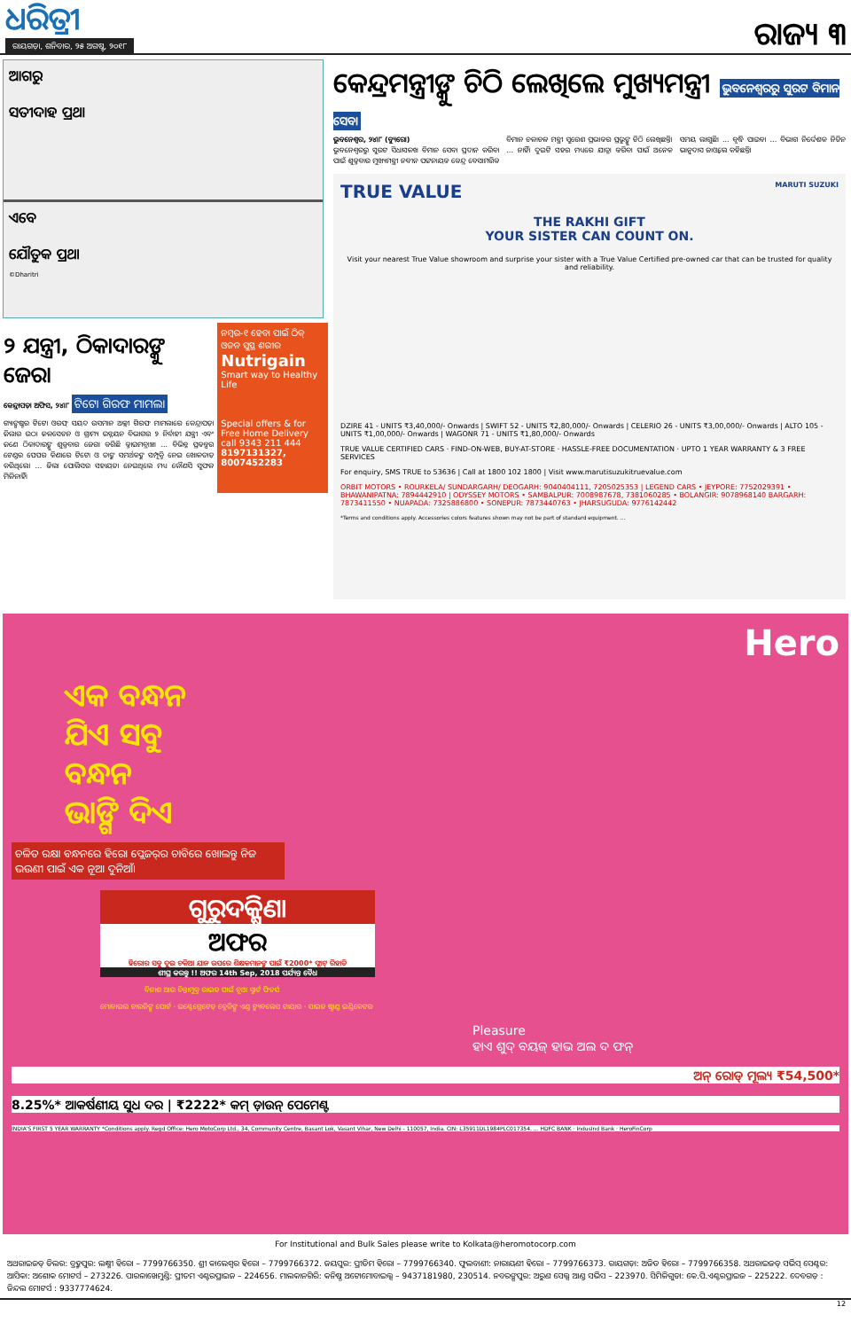ଧରିତ୍ରୀ
ରାୟଗଡ଼ା, ଶନିବାର, ୨୫ ଅଗଷ୍ଟ, ୨୦୧୮
ରାଜ୍ୟ ୩
ଆଗରୁ
ସତୀଦାହ ପ୍ରଥା
ଏବେ
ଯୌତୁକ ପ୍ରଥା
©Dharitri
୨ ଯନ୍ତ୍ରୀ, ଠିକାଦାରଙ୍କୁ ଜେରା
କେନ୍ଦ୍ରାପଡ଼ା ଅଫିସ, ୨୪।୮ ଟିଟୋ ଗିରଫ ମାମଲା
ଗ୍ୟାଙ୍ଗଷ୍ଟର ଟିଟୋ ଓରଫ୍ ସୟଦ ଉସମାନ ଅଲ୍ଲୀ ଗିରଫ ମାମଲାରେ କେନ୍ଦ୍ରାପଡ଼ା ଜିଲାର ଉଠା ଜଳସେଚନ ଓ ଗ୍ରାମ୍ୟ ଉନ୍ନୟନ ବିଭାଗର ୨ ନିର୍ବାହୀ ଯନ୍ତ୍ରୀ ଏବଂ ଜଣେ ଠିକାଦାରଙ୍କୁ ଶୁକ୍ରବାର ଜେରା କରିଛି କ୍ରାଇମବ୍ରାଞ୍ଚ। ... ବିଭିନ୍ନ ପ୍ରକଳ୍ପର ଟେଣ୍ଡର ପେପର କିଣାରେ ଟିଟୋ ଓ ତାଙ୍କ ସମର୍ଥକଙ୍କ ସମ୍ପୃକ୍ତି ନେଇ ଖୋଳତାଡ଼ କରିଥିଲେ। ... ଜିଲା ପୋଲିସର ସହାୟତା ନେଇଥିଲେ ମଧ୍ୟ କୌଣସି ସୁଫଳ ମିଳିନାହିଁ।
ନମ୍ବର-୧ ହେବା ପାଇଁ ଠିକ୍ ଓଜନ ସୁସ୍ଥ ଶରୀର
Nutrigain
Smart way to Healthy Life
Special offers & for Free Home Delivery call 9343 211 444
8197131327, 8007452283
କେନ୍ଦ୍ରମନ୍ତ୍ରୀଙ୍କୁ ଚିଠି ଲେଖିଲେ ମୁଖ୍ୟମନ୍ତ୍ରୀ ଭୁବନେଶ୍ୱରରୁ ସୁରଟ ବିମାନ ସେବା
ଭୁବନେଶ୍ୱର, ୨୪।୮ (ବ୍ୟୁରୋ)
ଭୁବନେଶ୍ୱରରୁ ସୁରଟ ସିଧାସଳଖ ବିମାନ ସେବା ପ୍ରଦାନ କରିବା ପାଇଁ ଶୁକ୍ରବାର ମୁଖ୍ୟମନ୍ତ୍ରୀ ନବୀନ ପଟ୍ଟନାୟକ କେନ୍ଦ୍ର ବେସାମରିକ ବିମାନ ଚଳାଚଳ ମନ୍ତ୍ରୀ ସୁରେଶ ପ୍ରଭାକର ପ୍ରଭୁଙ୍କୁ ଚିଠି ଲେଖିଛନ୍ତି। ... ନାହିଁ। ଦୁଇଟି ସହର ମଧ୍ୟରେ ଯାତ୍ରା କରିବା ପାଇଁ ଅନେକ ସମୟ ଲାଗୁଛି। ... ବୃଦ୍ଧି ପାଇବ। ... ବିଭାଗ ନିର୍ଦ୍ଦେଶକ ନିତିନ ଭାନୁଦାସ ଜାଓ୍ୱଲେ କହିଛନ୍ତି।
TRUE VALUE MARUTI SUZUKI
THE RAKHI GIFT
YOUR SISTER CAN COUNT ON.
Visit your nearest True Value showroom and surprise your sister with a True Value Certified pre-owned car that can be trusted for quality and reliability.
DZIRE 41 - UNITS ₹3,40,000/- Onwards | SWIFT 52 - UNITS ₹2,80,000/- Onwards | CELERIO 26 - UNITS ₹3,00,000/- Onwards | ALTO 105 - UNITS ₹1,00,000/- Onwards | WAGONR 71 - UNITS ₹1,80,000/- Onwards
TRUE VALUE CERTIFIED CARS · FIND-ON-WEB, BUY-AT-STORE · HASSLE-FREE DOCUMENTATION · UPTO 1 YEAR WARRANTY & 3 FREE SERVICES
For enquiry, SMS TRUE to 53636 | Call at 1800 102 1800 | Visit www.marutisuzukitruevalue.com
ORBIT MOTORS • ROURKELA/ SUNDARGARH/ DEOGARH: 9040404111, 7205025353 | LEGEND CARS • JEYPORE: 7752029391 • BHAWANIPATNA: 7894442910 | ODYSSEY MOTORS • SAMBALPUR: 7008987678, 7381060285 • BOLANGIR: 9078968140 BARGARH: 7873411550 • NUAPADA: 7325886800 • SONEPUR: 7873440763 • JHARSUGUDA: 9776142442
*Terms and conditions apply. Accessories colors features shown may not be part of standard equipment. ...
Hero
ଏକ ବନ୍ଧନ
ଯିଏ ସବୁ
ବନ୍ଧନ
ଭାଙ୍ଗି ଦିଏ
ଚଳିତ ରକ୍ଷା ବନ୍ଧନରେ ହିରୋ ପ୍ଲେଜର୍‌ର ଚାବିରେ ଖୋଲନ୍ତୁ ନିଜ ଭଉଣୀ ପାଇଁ ଏକ ନୂଆ ଦୁନିଆଁ।
ଗୁରୁଦକ୍ଷିଣା
ଅଫର
ହିରୋର ସବୁ ଦୁଇ ଚକିଆ ଯାନ ଉପରେ ଶିକ୍ଷକମାନଙ୍କ ପାଇଁ ₹2000* ଫ୍ଲାଟ୍ ରିହାତି
ଶୀଘ୍ର କରନ୍ତୁ !! ଅଫର 14th Sep, 2018 ପର୍ଯ୍ୟନ୍ତ ବୈଧ
ବିନାଶ ଆଉ ଚିନ୍ତାମୁକ୍ତ ରାଇଡ ପାଇଁ ନୂଆ ସ୍ମାର୍ଟ ଫିଚର୍ସ
ମୋବାଇଲ ଚାରଜିଙ୍ଗ ପୋର୍ଟ · ଇଣ୍ଟେଗ୍ରେଟେଡ୍ ବ୍ରେକିଙ୍ଗ ଏଣ୍ଡ ଟ୍ୟୁବଲେସ ଟାୟାର · ସାଇଡ ଷ୍ଟାଣ୍ଡ ଇଣ୍ଡିକେଟର
Pleasure
ହାଏ ଶୁଦ୍ ବୟଜ୍ ହାଭ ଅଲ ଦ ଫନ୍
ଅନ୍ ରୋଡ୍ ମୂଲ୍ୟ ₹54,500*
8.25%* ଆକର୍ଷଣୀୟ ସୁଧ ଦର | ₹2222* କମ୍ ଡ଼ାଉନ୍ ପେମେଣ୍ଟ
INDIA'S FIRST 5 YEAR WARRANTY *Conditions apply. Regd Office: Hero MotoCorp Ltd., 34, Community Centre, Basant Lok, Vasant Vihar, New Delhi - 110057, India. CIN: L35911DL1984PLC017354. ... HDFC BANK · IndusInd Bank · HeroFinCorp
For Institutional and Bulk Sales please write to Kolkata@heromotocorp.com
ଅଥରାଇଜଡ୍ ଡିଲର: ବ୍ରହ୍ମପୁର: ଲକ୍ଷ୍ମୀ ହିରୋ – 7799766350. ଶ୍ରୀ କାଲେଶ୍ୱର ହିରୋ – 7799766372. ଜୟପୁର: ପ୍ରୀତିମ ହିରୋ – 7799766340. ଫୁଲବାଣୀ: ନାରାୟଣୀ ହିରୋ – 7799766373. ରାୟଗଡ଼ା: ଅଜିତ ହିରୋ – 7799766358. ଅଥରାଇଜଡ୍ ସର୍ଭିସ୍ ସେଣ୍ଟର: ଆସିକା: ଅଶୋକ ମୋଟର୍ସ – 273226. ପାରଳାଖେମୁଣ୍ଡି: ପ୍ରୀତମ ଏଣ୍ଟରପ୍ରାଇଜ – 224656. ମାଲକାନଗିରି: କନିଷ୍ଠ ଅଟୋମୋବାଇଲ୍ସ – 9437181980, 230514. ନବରଙ୍ଗପୁର: ଅରୁଣ ସେଲ୍ସ ଆଣ୍ଡ ସର୍ଭିସ – 223970. ସିମିଳିଗୁଡା: କେ.ପି.ଏଣ୍ଟରପ୍ରାଇଜ – 225222. ଦେବଗଡ଼ : ଜିନ୍ଦଲ ମୋଟର୍ସ : 9337774624.
12